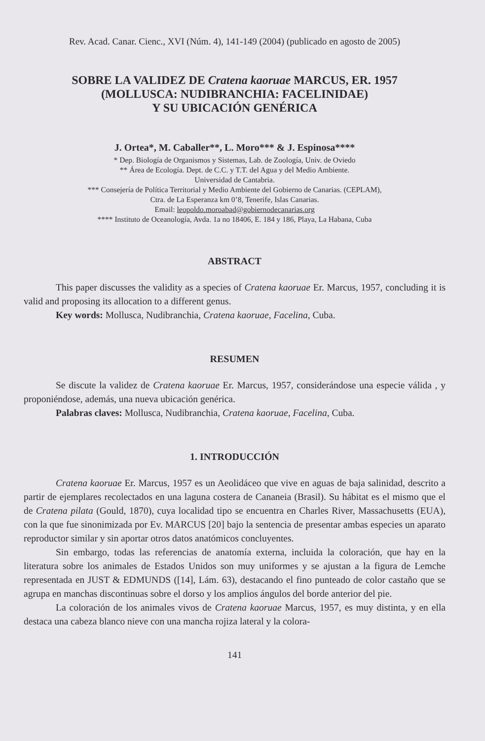Rev. Acad. Canar. Cienc., XVI (Núm. 4), 141-149 (2004) (publicado en agosto de 2005)
SOBRE LA VALIDEZ DE Cratena kaoruae MARCUS, ER. 1957
(MOLLUSCA: NUDIBRANCHIA: FACELINIDAE)
Y SU UBICACIÓN GENÉRICA
J. Ortea*, M. Caballer**, L. Moro*** & J. Espinosa****
* Dep. Biología de Organismos y Sistemas, Lab. de Zoología, Univ. de Oviedo
** Área de Ecología. Dept. de C.C. y T.T. del Agua y del Medio Ambiente.
Universidad de Cantabria.
*** Consejería de Política Territorial y Medio Ambiente del Gobierno de Canarias. (CEPLAM),
Ctra. de La Esperanza km 0’8, Tenerife, Islas Canarias.
Email: leopoldo.moroabad@gobiernodecanarias.org
**** Instituto de Oceanología, Avda. 1a no 18406, E. 184 y 186, Playa, La Habana, Cuba
ABSTRACT
This paper discusses the validity as a species of Cratena kaoruae Er. Marcus, 1957, concluding it is valid and proposing its allocation to a different genus.
Key words: Mollusca, Nudibranchia, Cratena kaoruae, Facelina, Cuba.
RESUMEN
Se discute la validez de Cratena kaoruae Er. Marcus, 1957, considerándose una especie válida , y proponiéndose, además, una nueva ubicación genérica.
Palabras claves: Mollusca, Nudibranchia, Cratena kaoruae, Facelina, Cuba.
1. INTRODUCCIÓN
Cratena kaoruae Er. Marcus, 1957 es un Aeolidáceo que vive en aguas de baja salinidad, descrito a partir de ejemplares recolectados en una laguna costera de Cananeia (Brasil). Su hábitat es el mismo que el de Cratena pilata (Gould, 1870), cuya localidad tipo se encuentra en Charles River, Massachusetts (EUA), con la que fue sinonimizada por Ev. MARCUS [20] bajo la sentencia de presentar ambas especies un aparato reproductor similar y sin aportar otros datos anatómicos concluyentes.
Sin embargo, todas las referencias de anatomía externa, incluida la coloración, que hay en la literatura sobre los animales de Estados Unidos son muy uniformes y se ajustan a la figura de Lemche representada en JUST & EDMUNDS ([14], Lám. 63), destacando el fino punteado de color castaño que se agrupa en manchas discontinuas sobre el dorso y los amplios ángulos del borde anterior del pie.
La coloración de los animales vivos de Cratena kaoruae Marcus, 1957, es muy distinta, y en ella destaca una cabeza blanco nieve con una mancha rojiza lateral y la colora-
141